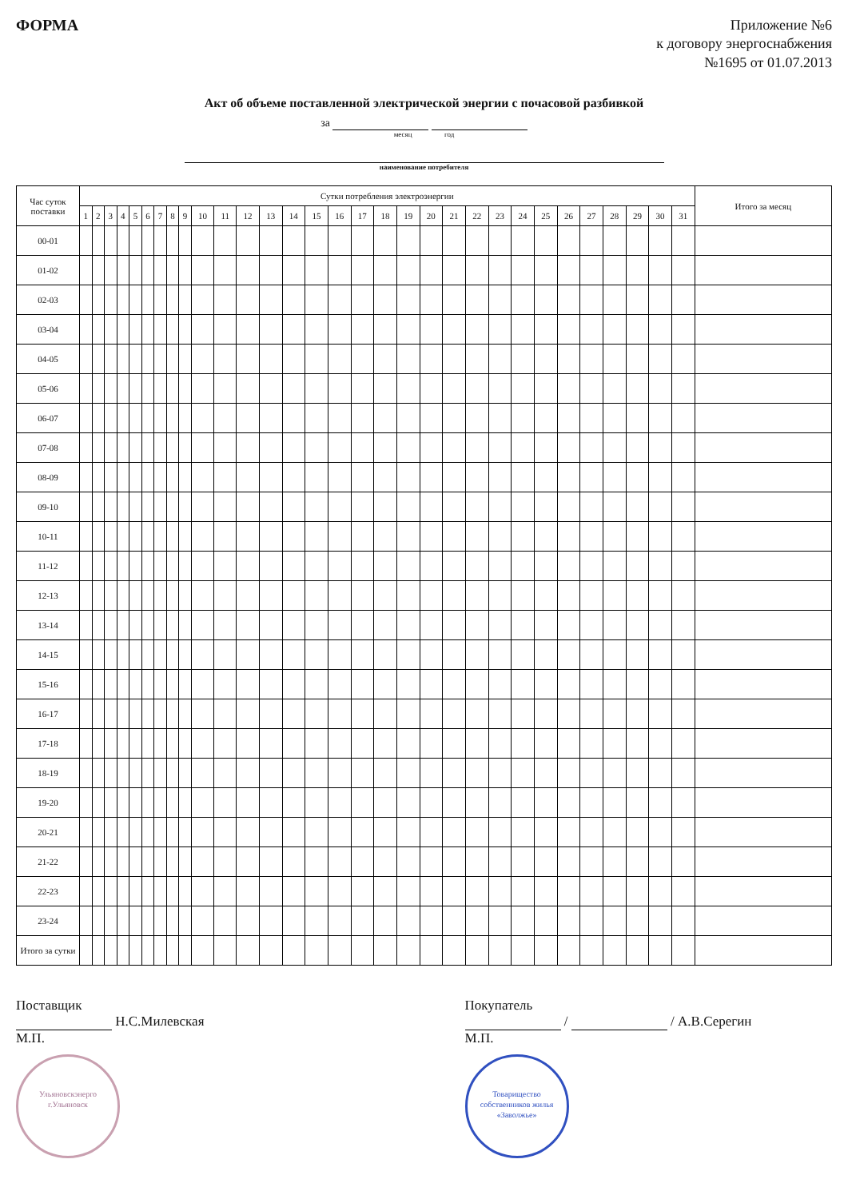ФОРМА
Приложение №6
к договору энергоснабжения
№1695 от 01.07.2013
Акт об объеме поставленной электрической энергии с почасовой разбивкой
за
месяц год
наименование потребителя
| Час суток поставки | Сутки потребления электроэнергии | | | | | | | | | | | | | | | | | | | | | | | | | | | | | | | Итого за месяц |
| --- | --- | --- | --- | --- | --- | --- | --- | --- | --- | --- | --- | --- | --- | --- | --- | --- | --- | --- | --- | --- | --- | --- | --- | --- | --- | --- | --- | --- | --- | --- | --- | --- |
| | 1 | 2 | 3 | 4 | 5 | 6 | 7 | 8 | 9 | 10 | 11 | 12 | 13 | 14 | 15 | 16 | 17 | 18 | 19 | 20 | 21 | 22 | 23 | 24 | 25 | 26 | 27 | 28 | 29 | 30 | 31 | |
| 00-01 | | | | | | | | | | | | | | | | | | | | | | | | | | | | | | | | |
| 01-02 | | | | | | | | | | | | | | | | | | | | | | | | | | | | | | | | |
| 02-03 | | | | | | | | | | | | | | | | | | | | | | | | | | | | | | | | |
| 03-04 | | | | | | | | | | | | | | | | | | | | | | | | | | | | | | | | |
| 04-05 | | | | | | | | | | | | | | | | | | | | | | | | | | | | | | | | |
| 05-06 | | | | | | | | | | | | | | | | | | | | | | | | | | | | | | | | |
| 06-07 | | | | | | | | | | | | | | | | | | | | | | | | | | | | | | | | |
| 07-08 | | | | | | | | | | | | | | | | | | | | | | | | | | | | | | | | |
| 08-09 | | | | | | | | | | | | | | | | | | | | | | | | | | | | | | | | |
| 09-10 | | | | | | | | | | | | | | | | | | | | | | | | | | | | | | | | |
| 10-11 | | | | | | | | | | | | | | | | | | | | | | | | | | | | | | | | |
| 11-12 | | | | | | | | | | | | | | | | | | | | | | | | | | | | | | | | |
| 12-13 | | | | | | | | | | | | | | | | | | | | | | | | | | | | | | | | |
| 13-14 | | | | | | | | | | | | | | | | | | | | | | | | | | | | | | | | |
| 14-15 | | | | | | | | | | | | | | | | | | | | | | | | | | | | | | | | |
| 15-16 | | | | | | | | | | | | | | | | | | | | | | | | | | | | | | | | |
| 16-17 | | | | | | | | | | | | | | | | | | | | | | | | | | | | | | | | |
| 17-18 | | | | | | | | | | | | | | | | | | | | | | | | | | | | | | | | |
| 18-19 | | | | | | | | | | | | | | | | | | | | | | | | | | | | | | | | |
| 19-20 | | | | | | | | | | | | | | | | | | | | | | | | | | | | | | | | |
| 20-21 | | | | | | | | | | | | | | | | | | | | | | | | | | | | | | | | |
| 21-22 | | | | | | | | | | | | | | | | | | | | | | | | | | | | | | | | |
| 22-23 | | | | | | | | | | | | | | | | | | | | | | | | | | | | | | | | |
| 23-24 | | | | | | | | | | | | | | | | | | | | | | | | | | | | | | | | |
| Итого за сутки | | | | | | | | | | | | | | | | | | | | | | | | | | | | | | | | |
Поставщик
Н.С.Милевская
М.П.
Ульяновскэнерго
г.Ульяновск
Покупатель
/ / А.В.Серегин
М.П.
Товарищество собственников жилья
«Заволжье»